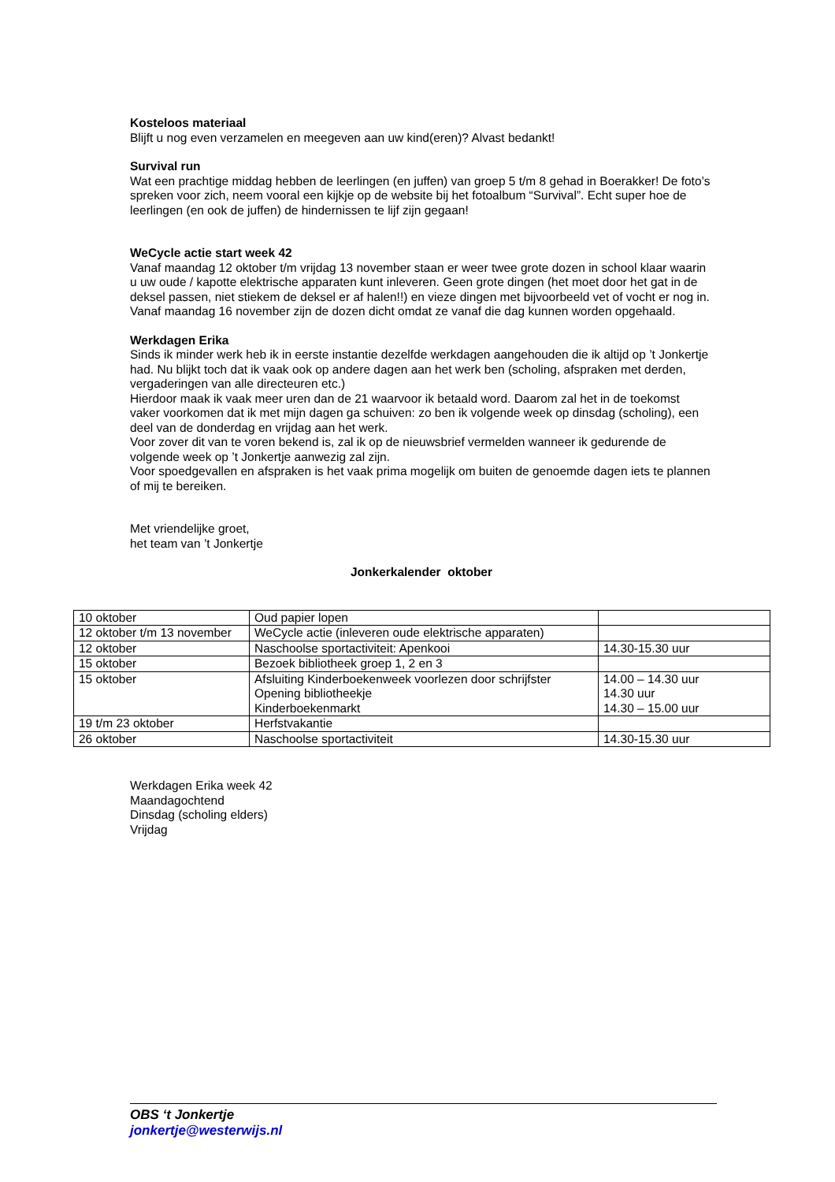Kosteloos materiaal
Blijft u nog even verzamelen en meegeven aan uw kind(eren)? Alvast bedankt!
Survival run
Wat een prachtige middag hebben de leerlingen (en juffen) van groep 5 t/m 8 gehad in Boerakker! De foto’s spreken voor zich, neem vooral een kijkje op de website bij het fotoalbum “Survival”. Echt super hoe de leerlingen (en ook de juffen) de hindernissen te lijf zijn gegaan!
WeCycle actie start week 42
Vanaf maandag 12 oktober t/m vrijdag 13 november staan er weer twee grote dozen in school klaar waarin u uw oude / kapotte elektrische apparaten kunt inleveren. Geen grote dingen (het moet door het gat in de deksel passen, niet stiekem de deksel er af halen!!) en vieze dingen met bijvoorbeeld vet of vocht er nog in. Vanaf maandag 16 november zijn de dozen dicht omdat ze vanaf die dag kunnen worden opgehaald.
Werkdagen Erika
Sinds ik minder werk heb ik in eerste instantie dezelfde werkdagen aangehouden die ik altijd op ’t Jonkertje had. Nu blijkt toch dat ik vaak ook op andere dagen aan het werk ben (scholing, afspraken met derden, vergaderingen van alle directeuren etc.)
Hierdoor maak ik vaak meer uren dan de 21 waarvoor ik betaald word. Daarom zal het in de toekomst vaker voorkomen dat ik met mijn dagen ga schuiven: zo ben ik volgende week op dinsdag (scholing), een deel van de donderdag en vrijdag aan het werk.
Voor zover dit van te voren bekend is, zal ik op de nieuwsbrief vermelden wanneer ik gedurende de volgende week op ’t Jonkertje aanwezig zal zijn.
Voor spoedgevallen en afspraken is het vaak prima mogelijk om buiten de genoemde dagen iets te plannen of mij te bereiken.
Met vriendelijke groet,
het team van ’t Jonkertje
Jonkerkalender oktober
| 10 oktober | Oud papier lopen | |
| 12 oktober t/m 13 november | WeCycle actie (inleveren oude elektrische apparaten) | |
| 12 oktober | Naschoolse sportactiviteit: Apenkooi | 14.30-15.30 uur |
| 15 oktober | Bezoek bibliotheek groep 1, 2 en 3 | |
| 15 oktober | Afsluiting Kinderboekenweek voorlezen door schrijfster Opening bibliotheekje Kinderboekenmarkt | 14.00 – 14.30 uur 14.30 uur 14.30 – 15.00 uur |
| 19 t/m 23 oktober | Herfstvakantie | |
| 26 oktober | Naschoolse sportactiviteit | 14.30-15.30 uur |
Werkdagen Erika week 42
Maandagochtend
Dinsdag (scholing elders)
Vrijdag
OBS ‘t Jonkertje
jonkertje@westerwijs.nl